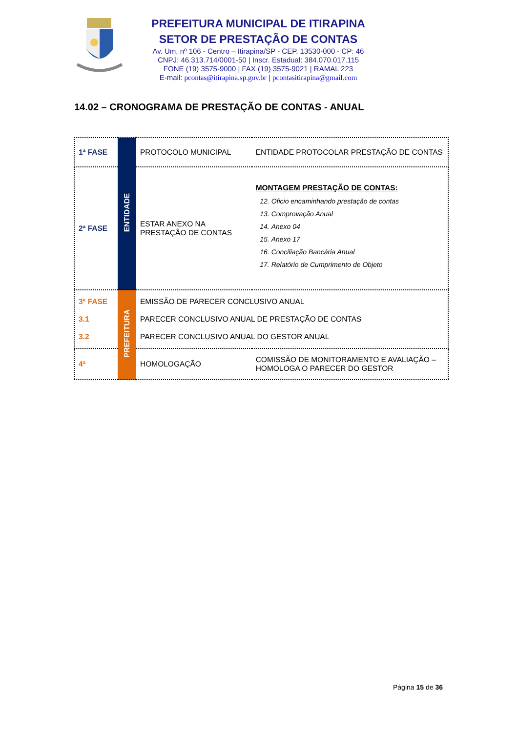PREFEITURA MUNICIPAL DE ITIRAPINA
SETOR DE PRESTAÇÃO DE CONTAS
Av. Um, nº 106 - Centro – Itirapina/SP - CEP. 13530-000 - CP: 46
CNPJ: 46.313.714/0001-50 | Inscr. Estadual: 384.070.017.115
FONE (19) 3575-9000 | FAX (19) 3575-9021 | RAMAL 223
E-mail: pcontas@itirapina.sp.gov.br | pcontasitirapina@gmail.com
14.02 – CRONOGRAMA DE PRESTAÇÃO DE CONTAS - ANUAL
| 1ª FASE | ENTIDADE | PROTOCOLO MUNICIPAL | ENTIDADE PROTOCOLAR PRESTAÇÃO DE CONTAS |
| 2ª FASE | | ESTAR ANEXO NA PRESTAÇÃO DE CONTAS | MONTAGEM PRESTAÇÃO DE CONTAS: 12. Oficio encaminhando prestação de contas 13. Comprovação Anual 14. Anexo 04 15. Anexo 17 16. Conciliação Bancária Anual 17. Relatório de Cumprimento de Objeto |
| 3ª FASE 3.1 3.2 | PREFEITURA | EMISSÃO DE PARECER CONCLUSIVO ANUAL PARECER CONCLUSIVO ANUAL DE PRESTAÇÃO DE CONTAS PARECER CONCLUSIVO ANUAL DO GESTOR ANUAL | |
| 4ª | | HOMOLOGAÇÃO | COMISSÃO DE MONITORAMENTO E AVALIAÇÃO – HOMOLOGA O PARECER DO GESTOR |
Página 15 de 36